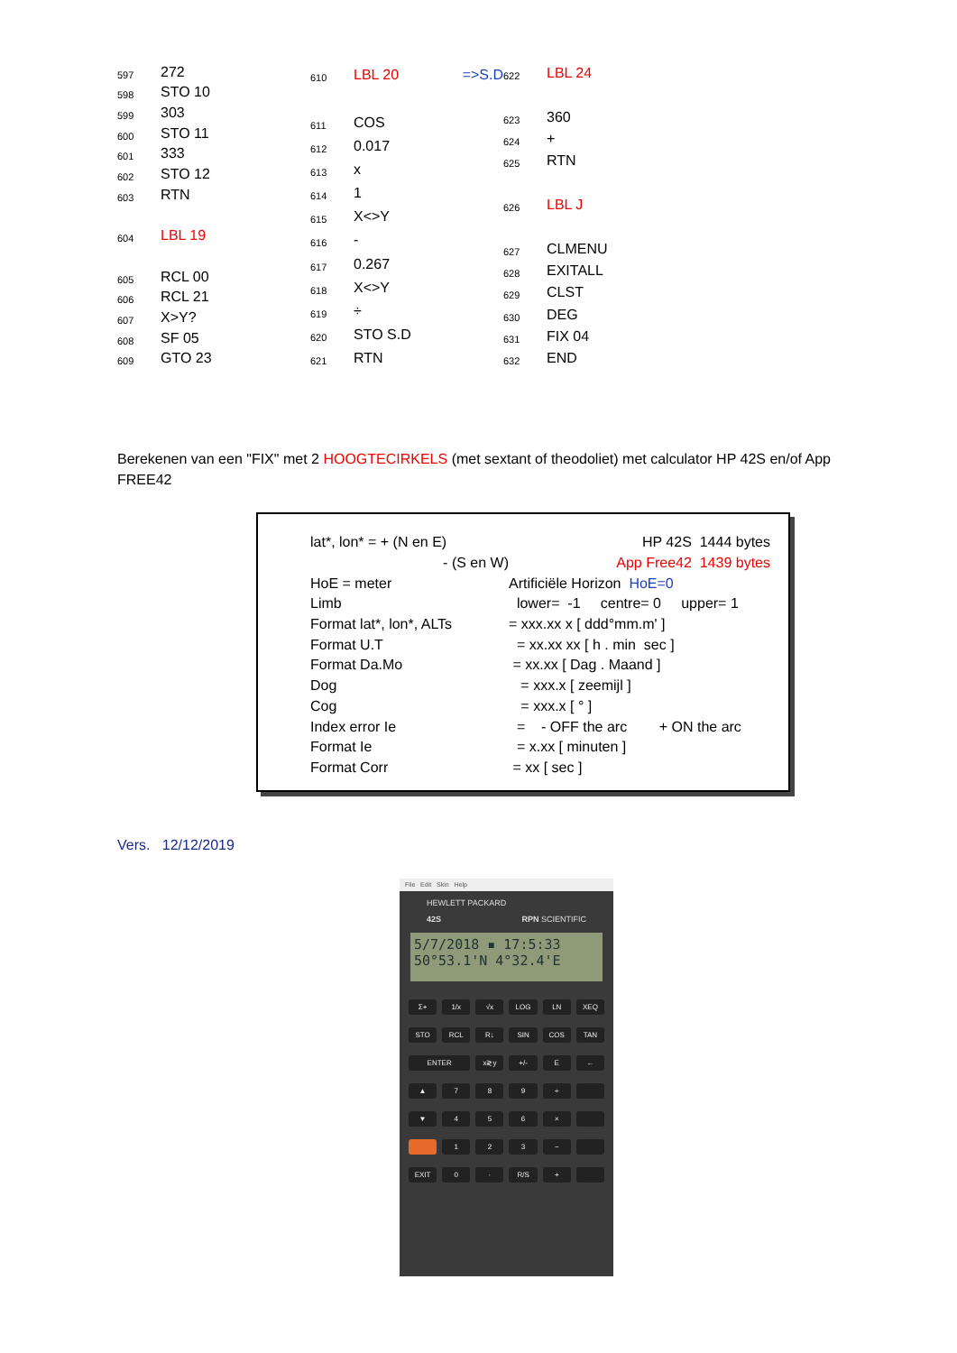| 597 | 272 |
| 598 | STO 10 |
| 599 | 303 |
| 600 | STO 11 |
| 601 | 333 |
| 602 | STO 12 |
| 603 | RTN |
| 604 | LBL 19 |
| 605 | RCL 00 |
| 606 | RCL 21 |
| 607 | X>Y? |
| 608 | SF 05 |
| 609 | GTO 23 |
| 610 | LBL 20 =>S.D |
| 611 | COS |
| 612 | 0.017 |
| 613 | x |
| 614 | 1 |
| 615 | X<>Y |
| 616 | - |
| 617 | 0.267 |
| 618 | X<>Y |
| 619 | ÷ |
| 620 | STO S.D |
| 621 | RTN |
| 622 | LBL 24 |
| 623 | 360 |
| 624 | + |
| 625 | RTN |
| 626 | LBL J |
| 627 | CLMENU |
| 628 | EXITALL |
| 629 | CLST |
| 630 | DEG |
| 631 | FIX 04 |
| 632 | END |
Berekenen van een "FIX" met 2 HOOGTECIRKELS (met sextant of theodoliet) met calculator HP 42S en/of App FREE42
| lat*, lon* = + (N en E) | HP 42S 1444 bytes |
| - (S en W) | App Free42 1439 bytes |
| HoE = meter | Artificiële Horizon HoE=0 |
| Limb | lower= -1 centre= 0 upper= 1 |
| Format lat*, lon*, ALTs | = xxx.xx x [ ddd°mm.m' ] |
| Format U.T | = xx.xx xx [ h . min sec ] |
| Format Da.Mo | = xx.xx [ Dag . Maand ] |
| Dog | = xxx.x [ zeemijl ] |
| Cog | = xxx.x [ ° ] |
| Index error Ie | = - OFF the arc + ON the arc |
| Format Ie | = x.xx [ minuten ] |
| Format Corr | = xx [ sec ] |
Vers. 12/12/2019
File Edit Skin Help
HEWLETT PACKARD
42S RPN SCIENTIFIC
5/7/2018 ▪ 17:5:33
50°53.1'N 4°32.4'E
Σ+ 1/x √x LOG LN XEQ STO RCL R↓ SIN COS TAN ENTER x≷y +/- E ← ▲ 789 ÷ ▼ 456 × 123 − EXIT 0 · R/S +